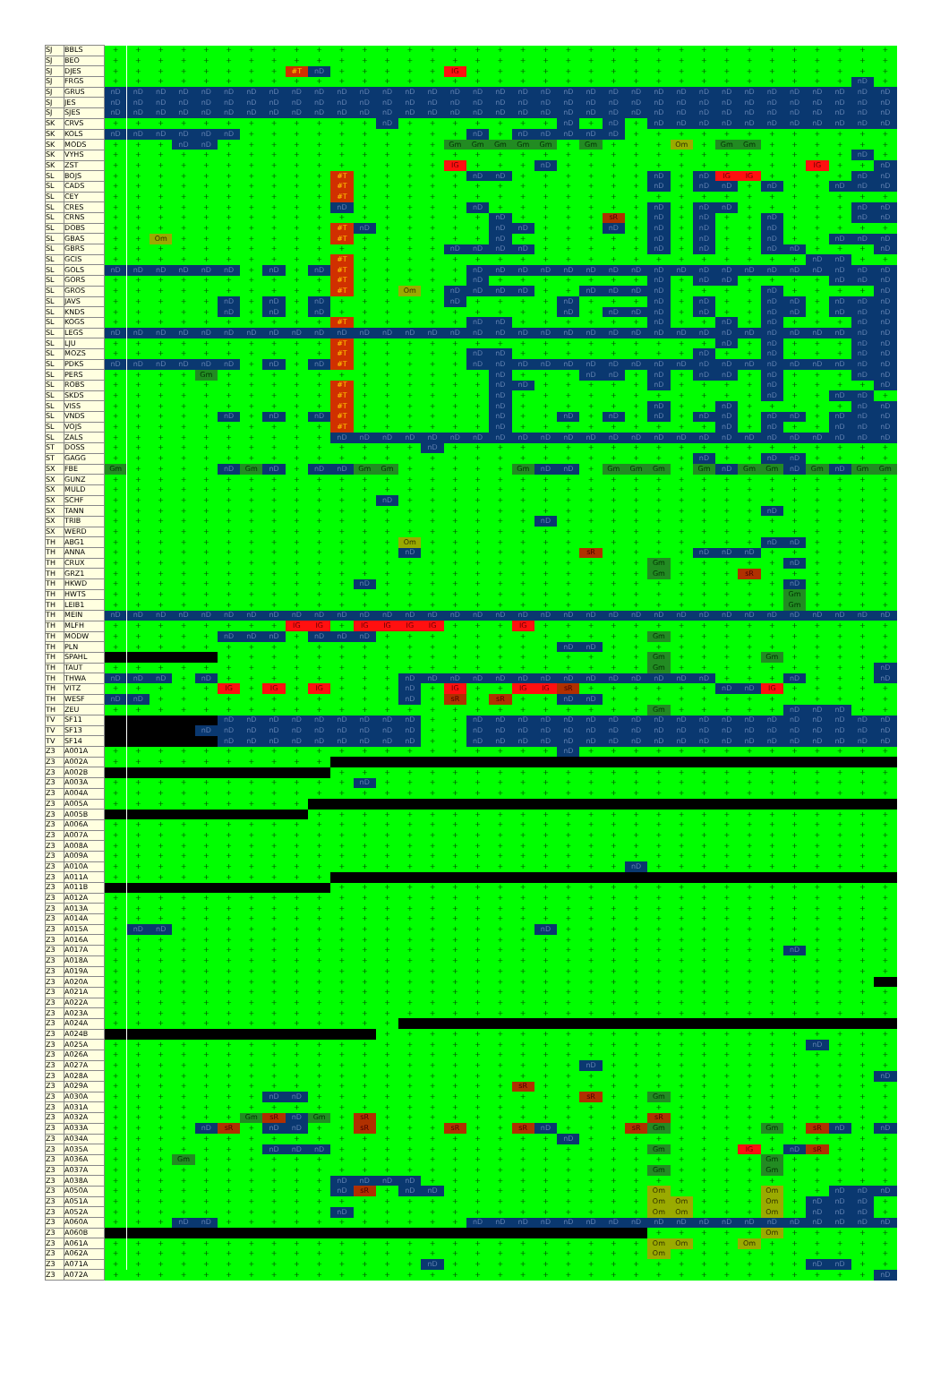| SJ | BBLS | + | + | + | + | + | + | + | + | + | + | + | + | + | + | + | + | + | + | + | + | + | + | + | + | + | + | + | + | + | + | + | + | + | + | + |
| SJ | BEO | + | + | + | + | + | + | + | + | + | + | + | + | + | + | + | + | + | + | + | + | + | + | + | + | + | + | + | + | + | + | + | + | + | + | + |
| SJ | DJES | + | + | + | + | + | + | + | + | #T | nD | + | + | + | + | + | IG | + | + | + | + | + | + | + | + | + | + | + | + | + | + | + | + | + | + | + |
| SJ | FRGS | + | + | + | + | + | + | + | + | + | + | + | + | + | + | + | + | + | + | + | + | + | + | + | + | + | + | + | + | + | + | + | + | + | nD | + |
| SJ | GRUS | nD | nD | nD | nD | nD | nD | nD | nD | nD | nD | nD | nD | nD | nD | nD | nD | nD | nD | nD | nD | nD | nD | nD | nD | nD | nD | nD | nD | nD | nD | nD | nD | nD | nD | nD |
| SJ | JES | nD | nD | nD | nD | nD | nD | nD | nD | nD | nD | nD | nD | nD | nD | nD | nD | nD | nD | nD | nD | nD | nD | nD | nD | nD | nD | nD | nD | nD | nD | nD | nD | nD | nD | nD |
| SJ | SJES | nD | nD | nD | nD | nD | nD | nD | nD | nD | nD | nD | nD | nD | nD | nD | nD | nD | nD | nD | nD | nD | nD | nD | nD | nD | nD | nD | nD | nD | nD | nD | nD | nD | nD | nD |
| SK | CRVS | + | + | + | + | + | + | + | + | + | + | + | + | nD | + | + | + | + | + | + | + | nD | + | nD | + | nD | nD | nD | nD | nD | nD | nD | nD | nD | nD | nD |
| SK | KOLS | nD | nD | nD | nD | nD | nD | + | + | + | + | + | + | + | + | + | + | nD | + | nD | nD | nD | nD | nD | + | + | + | + | + | + | + | + | + | + | + | + |
| SK | MODS | + | + | + | nD | nD | + | + | + | + | + | + | + | + | + | + | Gm | Gm | Gm | Gm | Gm | + | Gm | + | + | + | Om | + | Gm | Gm | + | + | + | + | + | + |
| SK | VYHS | + | + | + | + | + | + | + | + | + | + | + | + | + | + | + | + | + | + | + | + | + | + | + | + | + | + | + | + | + | + | + | + | + | nD | + |
| SK | ZST | + | + | + | + | + | + | + | + | + | + | + | + | + | + | + | IG | + | + | + | nD | + | + | + | + | + | + | + | + | + | + | + | IG | + | + | nD |
| SL | BOJS | + | + | + | + | + | + | + | + | + | + | #T | + | + | + | + | + | nD | nD | + | + | + | + | + | + | nD | + | nD | IG | IG | + | + | + | + | nD | nD |
| SL | CADS | + | + | + | + | + | + | + | + | + | + | #T | + | + | + | + | + | + | + | + | + | + | + | + | + | nD | + | nD | nD | + | nD | + | + | nD | nD | nD |
| SL | CEY | + | + | + | + | + | + | + | + | + | + | #T | + | + | + | + | + | + | + | + | + | + | + | + | + | + | + | + | + | + | + | + | + | + | + | + |
| SL | CRES | + | + | + | + | + | + | + | + | + | + | nD | + | + | + | + | + | nD | + | + | + | + | + | + | + | nD | + | nD | nD | + | + | + | + | + | nD | nD |
| SL | CRNS | + | + | + | + | + | + | + | + | + | + | + | + | + | + | + | + | + | nD | + | + | + | + | sR | + | nD | + | nD | + | + | nD | + | + | + | nD | nD |
| SL | DOBS | + | + | + | + | + | + | + | + | + | + | #T | nD | + | + | + | + | + | nD | nD | + | + | + | nD | + | nD | + | nD | + | + | nD | + | + | + | + | + |
| SL | GBAS | + | + | Om | + | + | + | + | + | + | + | #T | + | + | + | + | + | + | nD | + | + | + | + | + | + | nD | + | nD | + | + | nD | + | + | nD | nD | nD |
| SL | GBRS | + | + | + | + | + | + | + | + | + | + | + | + | + | + | + | nD | nD | nD | nD | + | + | + | + | + | nD | + | nD | + | + | nD | nD | + | + | + | nD |
| SL | GCIS | + | + | + | + | + | + | + | + | + | + | #T | + | + | + | + | + | + | + | + | + | + | + | + | + | + | + | + | + | + | + | + | nD | nD | + | + |
| SL | GOLS | nD | nD | nD | nD | nD | nD | + | nD | + | nD | #T | + | + | + | + | + | nD | nD | nD | nD | nD | nD | nD | nD | nD | nD | nD | nD | nD | nD | nD | nD | nD | nD | nD |
| SL | GORS | + | + | + | + | + | + | + | + | + | + | #T | + | + | + | + | + | nD | + | + | + | + | + | + | + | nD | + | nD | nD | + | + | + | + | nD | nD | nD |
| SL | GROS | + | + | + | + | + | + | + | + | + | + | #T | + | + | Om | + | nD | nD | nD | nD | + | + | nD | nD | nD | nD | + | + | + | + | nD | + | + | + | + | nD |
| SL | JAVS | + | + | + | + | + | nD | + | nD | + | nD | + | + | + | + | + | nD | + | + | + | + | nD | + | + | + | nD | + | nD | + | + | nD | nD | + | nD | nD | nD |
| SL | KNDS | + | + | + | + | + | nD | + | nD | + | nD | + | + | + | + | + | + | + | + | + | + | nD | + | nD | nD | nD | + | nD | + | + | nD | nD | + | nD | nD | nD |
| SL | KOGS | + | + | + | + | + | + | + | + | + | + | #T | + | + | + | + | + | nD | nD | + | + | + | + | + | + | nD | + | + | nD | + | nD | + | + | + | nD | nD |
| SL | LEGS | nD | nD | nD | nD | nD | nD | nD | nD | nD | nD | nD | nD | nD | nD | nD | nD | nD | nD | nD | nD | nD | nD | nD | nD | nD | nD | nD | nD | nD | nD | nD | nD | nD | nD | nD |
| SL | LJU | + | + | + | + | + | + | + | + | + | + | #T | + | + | + | + | + | + | + | + | + | + | + | + | + | + | + | + | nD | + | nD | + | + | + | nD | nD |
| SL | MOZS | + | + | + | + | + | + | + | + | + | + | #T | + | + | + | + | + | nD | nD | + | + | + | + | + | + | + | + | nD | + | + | nD | + | + | + | nD | nD |
| SL | PDKS | nD | nD | nD | nD | nD | nD | + | nD | + | nD | #T | + | + | + | + | + | nD | nD | nD | nD | nD | nD | nD | nD | nD | nD | nD | nD | nD | nD | nD | nD | nD | nD | nD |
| SL | PERS | + | + | + | + | Gm | + | + | + | + | + | + | + | + | + | + | + | + | nD | + | + | + | nD | nD | + | nD | + | nD | nD | + | nD | + | + | + | nD | nD |
| SL | ROBS | + | + | + | + | + | + | + | + | + | + | #T | + | + | + | + | + | + | nD | nD | + | + | + | + | + | nD | + | + | + | + | nD | + | + | + | + | nD |
| SL | SKDS | + | + | + | + | + | + | + | + | + | + | #T | + | + | + | + | + | + | nD | + | + | + | + | + | + | + | + | + | + | + | nD | + | + | nD | nD | + |
| SL | VISS | + | + | + | + | + | + | + | + | + | + | #T | + | + | + | + | + | + | nD | + | + | + | + | + | + | nD | + | + | nD | + | + | + | + | + | nD | nD |
| SL | VNDS | + | + | + | + | + | nD | + | nD | + | nD | #T | + | + | + | + | + | + | nD | + | + | nD | + | nD | + | nD | + | nD | nD | + | nD | nD | + | nD | nD | nD |
| SL | VOJS | + | + | + | + | + | + | + | + | + | + | #T | + | + | + | + | + | + | nD | + | + | + | + | + | + | + | + | + | nD | + | nD | + | + | nD | nD | nD |
| SL | ZALS | + | + | + | + | + | + | + | + | + | + | nD | nD | nD | nD | nD | nD | nD | nD | nD | nD | nD | nD | nD | nD | nD | nD | nD | nD | nD | nD | nD | nD | nD | nD | nD |
| ST | DOSS | + | + | + | + | + | + | + | + | + | + | + | + | + | + | nD | + | + | + | + | + | + | + | + | + | + | + | + | + | + | + | + | + | + | + | + |
| ST | GAGG | + | + | + | + | + | + | + | + | + | + | + | + | + | + | + | + | + | + | + | + | + | + | + | + | + | + | nD | + | + | nD | nD | + | + | + | + |
| SX | FBE | Gm | + | + | + | + | nD | Gm | nD | + | nD | nD | Gm | Gm | + | + | + | + | + | Gm | nD | nD | + | Gm | Gm | Gm | + | Gm | nD | Gm | Gm | nD | Gm | nD | Gm | Gm |
| SX | GUNZ | + | + | + | + | + | + | + | + | + | + | + | + | + | + | + | + | + | + | + | + | + | + | + | + | + | + | + | + | + | + | + | + | + | + | + |
| SX | MULD | + | + | + | + | + | + | + | + | + | + | + | + | + | + | + | + | + | + | + | + | + | + | + | + | + | + | + | + | + | + | + | + | + | + | + |
| SX | SCHF | + | + | + | + | + | + | + | + | + | + | + | + | nD | + | + | + | + | + | + | + | + | + | + | + | + | + | + | + | + | + | + | + | + | + | + |
| SX | TANN | + | + | + | + | + | + | + | + | + | + | + | + | + | + | + | + | + | + | + | + | + | + | + | + | + | + | + | + | + | nD | + | + | + | + | + |
| SX | TRIB | + | + | + | + | + | + | + | + | + | + | + | + | + | + | + | + | + | + | + | nD | + | + | + | + | + | + | + | + | + | + | + | + | + | + | + |
| SX | WERD | + | + | + | + | + | + | + | + | + | + | + | + | + | + | + | + | + | + | + | + | + | + | + | + | + | + | + | + | + | + | + | + | + | + | + |
| TH | ABG1 | + | + | + | + | + | + | + | + | + | + | + | + | + | Om | + | + | + | + | + | + | + | + | + | + | + | + | + | + | + | nD | nD | + | + | + | + |
| TH | ANNA | + | + | + | + | + | + | + | + | + | + | + | + | + | nD | + | + | + | + | + | + | + | sR | + | + | + | + | nD | nD | nD | + | + | + | + | + | + |
| TH | CRUX | + | + | + | + | + | + | + | + | + | + | + | + | + | + | + | + | + | + | + | + | + | + | + | + | Gm | + | + | + | + | + | nD | + | + | + | + |
| TH | GRZ1 | + | + | + | + | + | + | + | + | + | + | + | + | + | + | + | + | + | + | + | + | + | + | + | + | Gm | + | + | + | sR | + | + | + | + | + | + |
| TH | HKWD | + | + | + | + | + | + | + | + | + | + | + | nD | + | + | + | + | + | + | + | + | + | + | + | + | + | + | + | + | + | + | nD | + | + | + | + |
| TH | HWTS | + | + | + | + | + | + | + | + | + | + | + | + | + | + | + | + | + | + | + | + | + | + | + | + | + | + | + | + | + | + | Gm | + | + | + | + |
| TH | LEIB1 | + | + | + | + | + | + | + | + | + | + | + | + | + | + | + | + | + | + | + | + | + | + | + | + | + | + | + | + | + | + | Gm | + | + | + | + |
| TH | MEIN | nD | nD | nD | nD | nD | nD | nD | nD | nD | nD | nD | nD | nD | nD | nD | nD | nD | nD | nD | nD | nD | nD | nD | nD | nD | nD | nD | nD | nD | nD | nD | nD | nD | nD | nD |
| TH | MLFH | + | + | + | + | + | + | + | + | IG | IG | + | IG | IG | IG | IG | + | + | + | IG | + | + | + | + | + | + | + | + | + | + | + | + | + | + | + | + |
| TH | MODW | + | + | + | + | + | nD | nD | nD | + | nD | nD | nD | + | + | + | + | + | + | + | + | + | + | + | + | Gm | + | + | + | + | + | + | + | + | + | + |
| TH | PLN | + | + | + | + | + | + | + | + | + | + | + | + | + | + | + | + | + | + | + | + | nD | nD | + | + | + | + | + | + | + | + | + | + | + | + | + |
| TH | SPAHL | | | | | | + | + | + | + | + | + | + | + | + | + | + | + | + | + | + | + | + | + | + | Gm | + | + | + | + | Gm | + | + | + | + | + |
| TH | TAUT | + | + | + | + | + | + | + | + | + | + | + | + | + | + | + | + | + | + | + | + | + | + | + | + | Gm | + | + | + | + | + | + | + | + | + | nD |
| TH | THWA | nD | nD | nD | + | nD | + | + | + | + | + | + | + | + | nD | nD | nD | nD | nD | nD | nD | nD | nD | nD | nD | nD | nD | nD | + | + | + | nD | + | + | + | nD |
| TH | VITZ | + | + | + | + | + | IG | + | IG | + | IG | + | + | + | nD | + | IG | + | + | IG | IG | sR | + | + | + | + | + | + | nD | nD | IG | + | + | + | + | + |
| TH | WESF | nD | nD | + | + | + | + | + | + | + | + | + | + | + | nD | + | sR | + | sR | + | + | nD | nD | + | + | + | + | + | + | + | + | + | + | + | + | + |
| TH | ZEU | + | + | + | + | + | + | + | + | + | + | + | + | + | + | + | + | + | + | + | + | + | + | + | + | Gm | + | + | + | + | + | nD | nD | nD | + | + |
| TV | SF11 | | | | | | nD | nD | nD | nD | nD | nD | nD | nD | nD | + | + | nD | nD | nD | nD | nD | nD | nD | nD | nD | nD | nD | nD | nD | nD | nD | nD | nD | nD | nD |
| TV | SF13 | | | | | nD | nD | nD | nD | nD | nD | nD | nD | nD | nD | + | + | nD | nD | nD | nD | nD | nD | nD | nD | nD | nD | nD | nD | nD | nD | nD | nD | nD | nD | nD |
| TV | SF14 | | | | | | nD | nD | nD | nD | nD | nD | nD | nD | nD | + | + | nD | nD | nD | nD | nD | nD | nD | nD | nD | nD | nD | nD | nD | nD | nD | nD | nD | nD | nD |
| Z3 | A001A | + | + | + | + | + | + | + | + | + | + | + | + | + | + | + | + | + | + | + | + | nD | + | + | + | + | + | + | + | + | + | + | + | + | + | + |
| Z3 | A002A | + | + | + | + | + | + | + | + | + | + | | | | | | | | | | | | | | | | | | | | | | | | | |
| Z3 | A002B | | | | | | | | | | | + | + | + | + | + | + | + | + | + | + | + | + | + | + | + | + | + | + | + | + | + | + | + | + | + |
| Z3 | A003A | + | + | + | + | + | + | + | + | + | + | + | nD | + | + | + | + | + | + | + | + | + | + | + | + | + | + | + | + | + | + | + | + | + | + | + |
| Z3 | A004A | + | + | + | + | + | + | + | + | + | + | + | + | + | + | + | + | + | + | + | + | + | + | + | + | + | + | + | + | + | + | + | + | + | + | + |
| Z3 | A005A | + | + | + | + | + | + | + | + | + | | | | | | | | | | | | | | | | | | | | | | | | | | |
| Z3 | A005B | | | | | | | | | | + | + | + | + | + | + | + | + | + | + | + | + | + | + | + | + | + | + | + | + | + | + | + | + | + | + |
| Z3 | A006A | + | + | + | + | + | + | + | + | + | + | + | + | + | + | + | + | + | + | + | + | + | + | + | + | + | + | + | + | + | + | + | + | + | + | + |
| Z3 | A007A | + | + | + | + | + | + | + | + | + | + | + | + | + | + | + | + | + | + | + | + | + | + | + | + | + | + | + | + | + | + | + | + | + | + | + |
| Z3 | A008A | + | + | + | + | + | + | + | + | + | + | + | + | + | + | + | + | + | + | + | + | + | + | + | + | + | + | + | + | + | + | + | + | + | + | + |
| Z3 | A009A | + | + | + | + | + | + | + | + | + | + | + | + | + | + | + | + | + | + | + | + | + | + | + | + | + | + | + | + | + | + | + | + | + | + | + |
| Z3 | A010A | + | + | + | + | + | + | + | + | + | + | + | + | + | + | + | + | + | + | + | + | + | + | + | nD | + | + | + | + | + | + | + | + | + | + | + |
| Z3 | A011A | + | + | + | + | + | + | + | + | + | + | | | | | | | | | | | | | | | | | | | | | | | | | |
| Z3 | A011B | | | | | | | | | | | + | + | + | + | + | + | + | + | + | + | + | + | + | + | + | + | + | + | + | + | + | + | + | + | + |
| Z3 | A012A | + | + | + | + | + | + | + | + | + | + | + | + | + | + | + | + | + | + | + | + | + | + | + | + | + | + | + | + | + | + | + | + | + | + | + |
| Z3 | A013A | + | + | + | + | + | + | + | + | + | + | + | + | + | + | + | + | + | + | + | + | + | + | + | + | + | + | + | + | + | + | + | + | + | + | + |
| Z3 | A014A | + | + | + | + | + | + | + | + | + | + | + | + | + | + | + | + | + | + | + | + | + | + | + | + | + | + | + | + | + | + | + | + | + | + | + |
| Z3 | A015A | + | nD | nD | + | + | + | + | + | + | + | + | + | + | + | + | + | + | + | + | nD | + | + | + | + | + | + | + | + | + | + | + | + | + | + | + |
| Z3 | A016A | + | + | + | + | + | + | + | + | + | + | + | + | + | + | + | + | + | + | + | + | + | + | + | + | + | + | + | + | + | + | + | + | + | + | + |
| Z3 | A017A | + | + | + | + | + | + | + | + | + | + | + | + | + | + | + | + | + | + | + | + | + | + | + | + | + | + | + | + | + | + | nD | + | + | + | + |
| Z3 | A018A | + | + | + | + | + | + | + | + | + | + | + | + | + | + | + | + | + | + | + | + | + | + | + | + | + | + | + | + | + | + | + | + | + | + | + |
| Z3 | A019A | + | + | + | + | + | + | + | + | + | + | + | + | + | + | + | + | + | + | + | + | + | + | + | + | + | + | + | + | + | + | + | + | + | + | + |
| Z3 | A020A | + | + | + | + | + | + | + | + | + | + | + | + | + | + | + | + | + | + | + | + | + | + | + | + | + | + | + | + | + | + | + | + | + | + | |
| Z3 | A021A | + | + | + | + | + | + | + | + | + | + | + | + | + | + | + | + | + | + | + | + | + | + | + | + | + | + | + | + | + | + | + | + | + | + | + |
| Z3 | A022A | + | + | + | + | + | + | + | + | + | + | + | + | + | + | + | + | + | + | + | + | + | + | + | + | + | + | + | + | + | + | + | + | + | + | + |
| Z3 | A023A | + | + | + | + | + | + | + | + | + | + | + | + | + | + | + | + | + | + | + | + | + | + | + | + | + | + | + | + | + | + | + | + | + | + | + |
| Z3 | A024A | + | + | + | + | + | + | + | + | + | + | + | + | + | | | | | | | | | | | | | | | | | | | | | | |
| Z3 | A024B | | | | | | | | | | | | | + | + | + | + | + | + | + | + | + | + | + | + | + | + | + | + | + | + | + | + | + | + | + |
| Z3 | A025A | + | + | + | + | + | + | + | + | + | + | + | + | + | + | + | + | + | + | + | + | + | + | + | + | + | + | + | + | + | + | + | nD | + | + | + |
| Z3 | A026A | + | + | + | + | + | + | + | + | + | + | + | + | + | + | + | + | + | + | + | + | + | + | + | + | + | + | + | + | + | + | + | + | + | + | + |
| Z3 | A027A | + | + | + | + | + | + | + | + | + | + | + | + | + | + | + | + | + | + | + | + | + | nD | + | + | + | + | + | + | + | + | + | + | + | + | + |
| Z3 | A028A | + | + | + | + | + | + | + | + | + | + | + | + | + | + | + | + | + | + | + | + | + | + | + | + | + | + | + | + | + | + | + | + | + | + | nD |
| Z3 | A029A | + | + | + | + | + | + | + | + | + | + | + | + | + | + | + | + | + | + | sR | + | + | + | + | + | + | + | + | + | + | + | + | + | + | + | + |
| Z3 | A030A | + | + | + | + | + | + | + | nD | nD | + | + | + | + | + | + | + | + | + | + | + | + | sR | + | + | Gm | + | + | + | + | + | + | + | + | + | + |
| Z3 | A031A | + | + | + | + | + | + | + | + | + | + | + | + | + | + | + | + | + | + | + | + | + | + | + | + | + | + | + | + | + | + | + | + | + | + | + |
| Z3 | A032A | + | + | + | + | + | + | Gm | sR | nD | Gm | + | sR | + | + | + | + | + | + | + | + | + | + | + | + | sR | + | + | + | + | + | + | + | + | + | + |
| Z3 | A033A | + | + | + | + | nD | sR | + | nD | nD | + | + | sR | + | + | + | sR | + | + | sR | nD | + | + | + | sR | Gm | + | + | + | + | Gm | + | sR | nD | + | nD |
| Z3 | A034A | + | + | + | + | + | + | + | + | + | + | + | + | + | + | + | + | + | + | + | + | nD | + | + | + | + | + | + | + | + | + | + | + | + | + | + |
| Z3 | A035A | + | + | + | + | + | + | + | nD | nD | nD | + | + | + | + | + | + | + | + | + | + | + | + | + | + | Gm | + | + | + | IG | + | nD | sR | + | + | + |
| Z3 | A036A | + | + | + | Gm | + | + | + | + | + | + | + | + | + | + | + | + | + | + | + | + | + | + | + | + | + | + | + | + | + | Gm | + | + | + | + | + |
| Z3 | A037A | + | + | + | + | + | + | + | + | + | + | + | + | + | + | + | + | + | + | + | + | + | + | + | + | Gm | + | + | + | + | Gm | + | + | + | + | + |
| Z3 | A038A | + | + | + | + | + | + | + | + | + | + | nD | nD | nD | nD | + | + | + | + | + | + | + | + | + | + | + | + | + | + | + | + | + | + | + | + | + |
| Z3 | A050A | + | + | + | + | + | + | + | + | + | + | nD | sR | + | nD | nD | + | + | + | + | + | + | + | + | + | Om | + | + | + | + | Om | + | + | nD | nD | nD |
| Z3 | A051A | + | + | + | + | + | + | + | + | + | + | + | + | + | + | + | + | + | + | + | + | + | + | + | + | Om | Om | + | + | + | Om | + | nD | nD | nD | + |
| Z3 | A052A | + | + | + | + | + | + | + | + | + | + | nD | + | + | + | + | + | + | + | + | + | + | + | + | + | Om | Om | + | + | + | Om | + | nD | nD | nD | + |
| Z3 | A060A | + | + | + | nD | nD | + | + | + | + | + | + | + | + | + | + | + | nD | nD | nD | nD | nD | nD | nD | nD | nD | nD | nD | nD | nD | nD | nD | nD | nD | nD | nD |
| Z3 | A060B | | | | | | | | | | | | | | | | | | | | | | | | | + | + | + | + | + | Om | + | + | + | + | + |
| Z3 | A061A | + | + | + | + | + | + | + | + | + | + | + | + | + | + | + | + | + | + | + | + | + | + | + | + | Om | Om | + | + | Om | + | + | + | + | + | + |
| Z3 | A062A | + | + | + | + | + | + | + | + | + | + | + | + | + | + | + | + | + | + | + | + | + | + | + | + | Om | + | + | + | + | + | + | + | + | + | + |
| Z3 | A071A | + | + | + | + | + | + | + | + | + | + | + | + | + | + | nD | + | + | + | + | + | + | + | + | + | + | + | + | + | + | + | + | nD | nD | + | + |
| Z3 | A072A | + | + | + | + | + | + | + | + | + | + | + | + | + | + | + | + | + | + | + | + | + | + | + | + | + | + | + | + | + | + | + | + | + | + | nD |